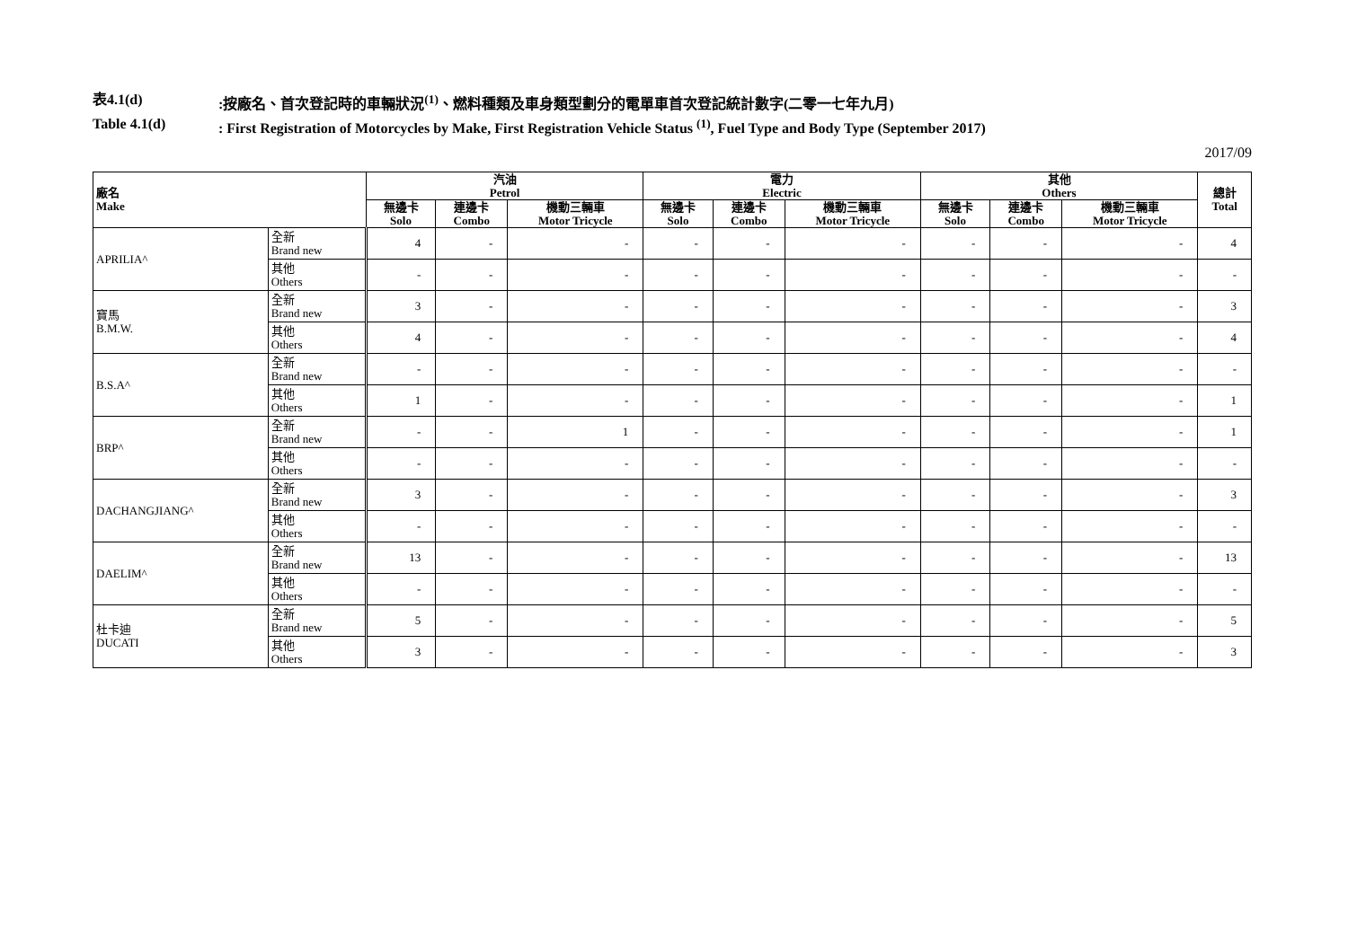表4.1(d):按廠名、首次登記時的車輛狀況<sup>(1)</sup>、燃料種類及車身類型劃分的電單車首次登記統計數字(二零一七年九月)
Table 4.1(d): First Registration of Motorcycles by Make, First Registration Vehicle Status <sup>(1)</sup>, Fuel Type and Body Type (September 2017)
2017/09
| 廠名 Make | | 汽油 Petrol | | | 電力 Electric | | | 其他 Others | | | 總計 Total |
| --- | --- | --- | --- | --- | --- | --- | --- | --- | --- | --- | --- |
| | | 無邊卡 Solo | 連邊卡 Combo | 機動三輛車 Motor Tricycle | 無邊卡 Solo | 連邊卡 Combo | 機動三輛車 Motor Tricycle | 無邊卡 Solo | 連邊卡 Combo | 機動三輛車 Motor Tricycle | |
| APRILIA^ | 全新 Brand new | 4 | - | - | - | - | - | - | - | - | 4 |
| | 其他 Others | - | - | - | - | - | - | - | - | - | - |
| 寶馬 B.M.W. | 全新 Brand new | 3 | - | - | - | - | - | - | - | - | 3 |
| | 其他 Others | 4 | - | - | - | - | - | - | - | - | 4 |
| B.S.A^ | 全新 Brand new | - | - | - | - | - | - | - | - | - | - |
| | 其他 Others | 1 | - | - | - | - | - | - | - | - | 1 |
| BRP^ | 全新 Brand new | - | - | 1 | - | - | - | - | - | - | 1 |
| | 其他 Others | - | - | - | - | - | - | - | - | - | - |
| DACHANGJIANG^ | 全新 Brand new | 3 | - | - | - | - | - | - | - | - | 3 |
| | 其他 Others | - | - | - | - | - | - | - | - | - | - |
| DAELIM^ | 全新 Brand new | 13 | - | - | - | - | - | - | - | - | 13 |
| | 其他 Others | - | - | - | - | - | - | - | - | - | - |
| 杜卡迪 DUCATI | 全新 Brand new | 5 | - | - | - | - | - | - | - | - | 5 |
| | 其他 Others | 3 | - | - | - | - | - | - | - | - | 3 |